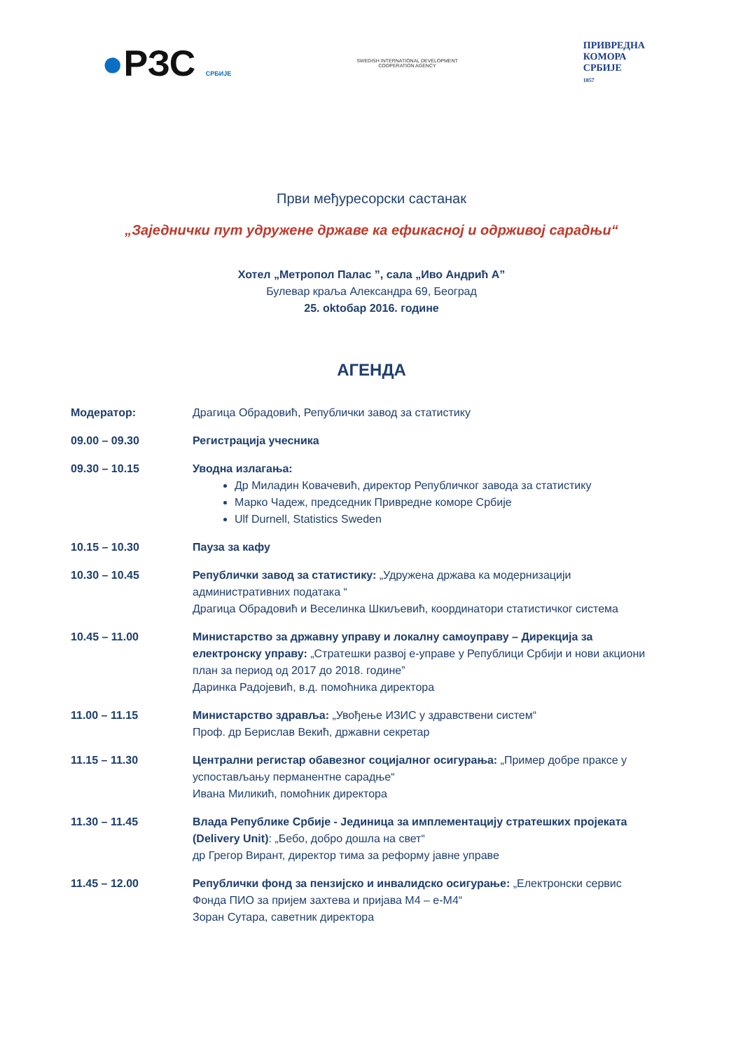●РЗС СРБИЈЕ
SWEDISH INTERNATIONAL DEVELOPMENT COOPERATION AGENCY
ПРИВРЕДНА
КОМОРА
СРБИЈЕ
1857
Први међуресорски састанак
„Заједнички пут удружене државе ка ефикасној и одрживој сарадњи“
Хотел „Метропол Палас ”, сала „Иво Андрић А”
Булевар краља Александра 69, Београд
25. oktобар 2016. године
АГЕНДА
Модератор: Драгица Обрадовић, Републички завод за статистику
09.00 – 09.30 Регистрација учесника
09.30 – 10.15 Уводна излагања:
Др Миладин Ковачевић, директор Републичког завода за статистику
Марко Чадеж, председник Привредне коморе Србије
Ulf Durnell, Statistics Sweden
10.15 – 10.30 Пауза за кафу
10.30 – 10.45 Републички завод за статистику: „Удружена држава ка модернизацији административних података “
Драгица Обрадовић и Веселинка Шкиљевић, координатори статистичког система
10.45 – 11.00 Министарство за државну управу и локалну самоуправу – Дирекција за електронску управу: „Стратешки развој е-управе у Републици Србији и нови акциони план за период од 2017 до 2018. године”
Даринка Радојевић, в.д. помоћника директора
11.00 – 11.15 Министарство здравља: „Увођење ИЗИС у здравствени систем“
Проф. др Берислав Векић, државни секретар
11.15 – 11.30 Централни регистар обавезног социјалног осигурања: „Пример добре праксе у успостављању перманентне сарадње“
Ивана Миликић, помоћник директора
11.30 – 11.45 Влада Републике Србије - Јединица за имплементацију стратешких пројеката (Delivery Unit): „Бебо, добро дошла на свет“
др Грегор Вирант, директор тима за реформу јавне управе
11.45 – 12.00 Републички фонд за пензијско и инвалидско осигурање: „Електронски сервис Фонда ПИО за пријем захтева и пријава М4 – е-М4“
Зоран Сутара, саветник директора